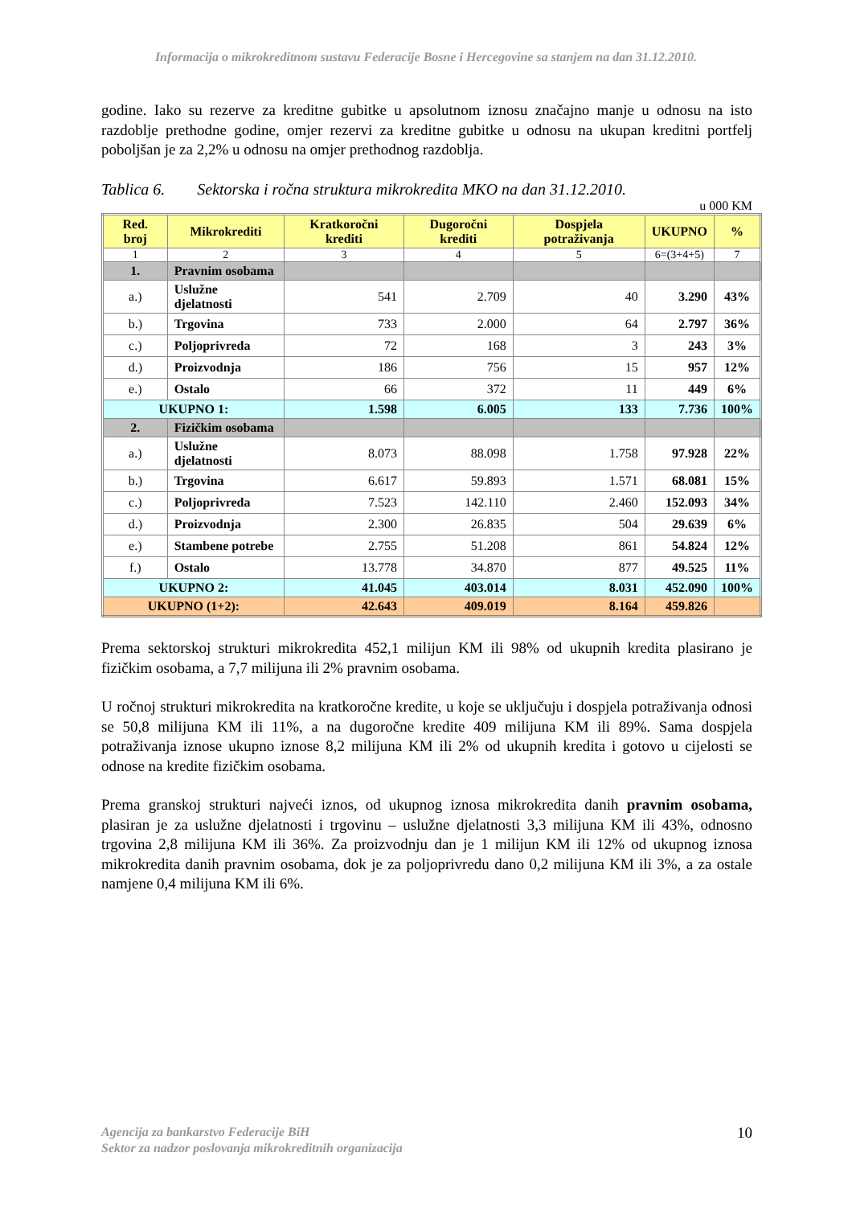Informacija o mikrokreditnom sustavu Federacije Bosne i Hercegovine sa stanjem na dan 31.12.2010.
godine. Iako su rezerve za kreditne gubitke u apsolutnom iznosu značajno manje u odnosu na isto razdoblje prethodne godine, omjer rezervi za kreditne gubitke u odnosu na ukupan kreditni portfelj poboljšan je za 2,2% u odnosu na omjer prethodnog razdoblja.
Tablica 6. Sektorska i ročna struktura mikrokredita MKO na dan 31.12.2010.
u 000 KM
| Red. broj | Mikrokrediti | Kratkoročni krediti | Dugoročni krediti | Dospjela potraživanja | UKUPNO | % |
| --- | --- | --- | --- | --- | --- | --- |
| 1 | 2 | 3 | 4 | 5 | 6=(3+4+5) | 7 |
| 1. | Pravnim osobama | | | | | |
| a.) | Uslužne djelatnosti | 541 | 2.709 | 40 | 3.290 | 43% |
| b.) | Trgovina | 733 | 2.000 | 64 | 2.797 | 36% |
| c.) | Poljoprivreda | 72 | 168 | 3 | 243 | 3% |
| d.) | Proizvodnja | 186 | 756 | 15 | 957 | 12% |
| e.) | Ostalo | 66 | 372 | 11 | 449 | 6% |
| UKUPNO 1: | | 1.598 | 6.005 | 133 | 7.736 | 100% |
| 2. | Fizičkim osobama | | | | | |
| a.) | Uslužne djelatnosti | 8.073 | 88.098 | 1.758 | 97.928 | 22% |
| b.) | Trgovina | 6.617 | 59.893 | 1.571 | 68.081 | 15% |
| c.) | Poljoprivreda | 7.523 | 142.110 | 2.460 | 152.093 | 34% |
| d.) | Proizvodnja | 2.300 | 26.835 | 504 | 29.639 | 6% |
| e.) | Stambene potrebe | 2.755 | 51.208 | 861 | 54.824 | 12% |
| f.) | Ostalo | 13.778 | 34.870 | 877 | 49.525 | 11% |
| UKUPNO 2: | | 41.045 | 403.014 | 8.031 | 452.090 | 100% |
| UKUPNO (1+2): | | 42.643 | 409.019 | 8.164 | 459.826 | |
Prema sektorskoj strukturi mikrokredita 452,1 milijun KM ili 98% od ukupnih kredita plasirano je fizičkim osobama, a 7,7 milijuna ili 2% pravnim osobama.
U ročnoj strukturi mikrokredita na kratkoročne kredite, u koje se uključuju i dospjela potraživanja odnosi se 50,8 milijuna KM ili 11%, a na dugoročne kredite 409 milijuna KM ili 89%. Sama dospjela potraživanja iznose ukupno iznose 8,2 milijuna KM ili 2% od ukupnih kredita i gotovo u cijelosti se odnose na kredite fizičkim osobama.
Prema granskoj strukturi najveći iznos, od ukupnog iznosa mikrokredita danih pravnim osobama, plasiran je za uslužne djelatnosti i trgovinu – uslužne djelatnosti 3,3 milijuna KM ili 43%, odnosno trgovina 2,8 milijuna KM ili 36%. Za proizvodnju dan je 1 milijun KM ili 12% od ukupnog iznosa mikrokredita danih pravnim osobama, dok je za poljoprivredu dano 0,2 milijuna KM ili 3%, a za ostale namjene 0,4 milijuna KM ili 6%.
Agencija za bankarstvo Federacije BiH
Sektor za nadzor poslovanja mikrokreditnih organizacija
10